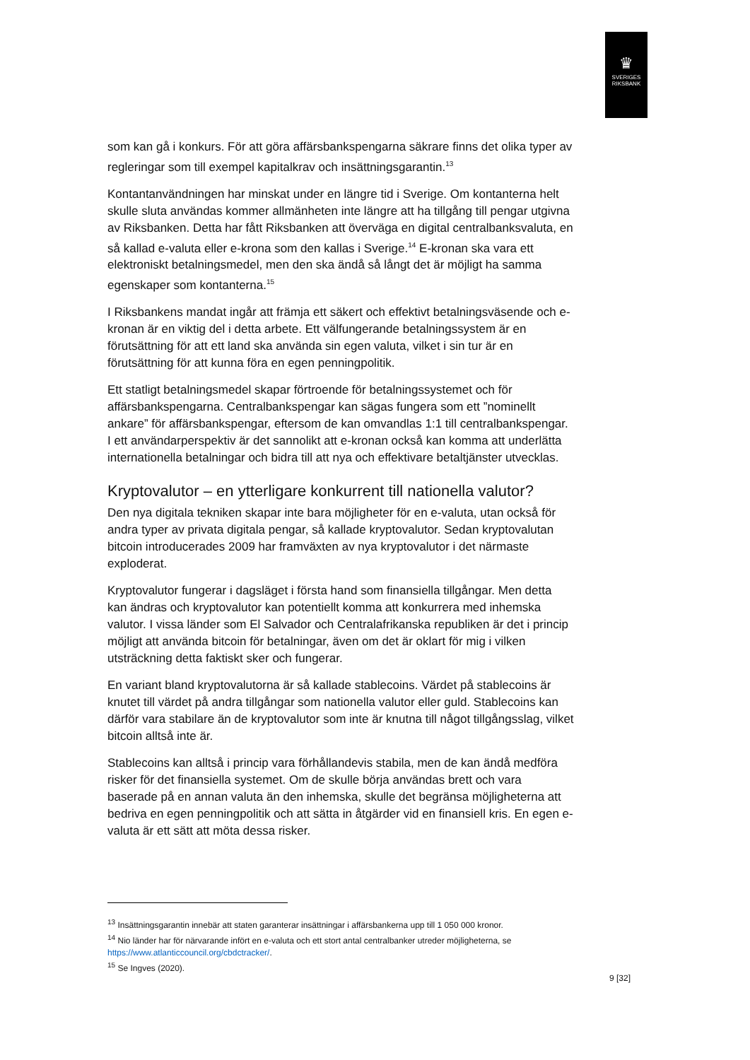♛
SVERIGES
RIKSBANK
som kan gå i konkurs. För att göra affärsbankspengarna säkrare finns det olika typer av regleringar som till exempel kapitalkrav och insättningsgarantin.<sup>13</sup>
Kontantanvändningen har minskat under en längre tid i Sverige. Om kontanterna helt skulle sluta användas kommer allmänheten inte längre att ha tillgång till pengar utgivna av Riksbanken. Detta har fått Riksbanken att överväga en digital centralbanksvaluta, en så kallad e-valuta eller e-krona som den kallas i Sverige.<sup>14</sup> E-kronan ska vara ett elektroniskt betalningsmedel, men den ska ändå så långt det är möjligt ha samma egenskaper som kontanterna.<sup>15</sup>
I Riksbankens mandat ingår att främja ett säkert och effektivt betalningsväsende och e-kronan är en viktig del i detta arbete. Ett välfungerande betalningssystem är en förutsättning för att ett land ska använda sin egen valuta, vilket i sin tur är en förutsättning för att kunna föra en egen penningpolitik.
Ett statligt betalningsmedel skapar förtroende för betalningssystemet och för affärsbankspengarna. Centralbankspengar kan sägas fungera som ett ”nominellt ankare” för affärsbankspengar, eftersom de kan omvandlas 1:1 till centralbankspengar. I ett användarperspektiv är det sannolikt att e-kronan också kan komma att underlätta internationella betalningar och bidra till att nya och effektivare betaltjänster utvecklas.
Kryptovalutor – en ytterligare konkurrent till nationella valutor?
Den nya digitala tekniken skapar inte bara möjligheter för en e-valuta, utan också för andra typer av privata digitala pengar, så kallade kryptovalutor. Sedan kryptovalutan bitcoin introducerades 2009 har framväxten av nya kryptovalutor i det närmaste exploderat.
Kryptovalutor fungerar i dagsläget i första hand som finansiella tillgångar. Men detta kan ändras och kryptovalutor kan potentiellt komma att konkurrera med inhemska valutor. I vissa länder som El Salvador och Centralafrikanska republiken är det i princip möjligt att använda bitcoin för betalningar, även om det är oklart för mig i vilken utsträckning detta faktiskt sker och fungerar.
En variant bland kryptovalutorna är så kallade stablecoins. Värdet på stablecoins är knutet till värdet på andra tillgångar som nationella valutor eller guld. Stablecoins kan därför vara stabilare än de kryptovalutor som inte är knutna till något tillgångsslag, vilket bitcoin alltså inte är.
Stablecoins kan alltså i princip vara förhållandevis stabila, men de kan ändå medföra risker för det finansiella systemet. Om de skulle börja användas brett och vara baserade på en annan valuta än den inhemska, skulle det begränsa möjligheterna att bedriva en egen penningpolitik och att sätta in åtgärder vid en finansiell kris. En egen e-valuta är ett sätt att möta dessa risker.
<sup>13</sup> Insättningsgarantin innebär att staten garanterar insättningar i affärsbankerna upp till 1 050 000 kronor.
<sup>14</sup> Nio länder har för närvarande infört en e-valuta och ett stort antal centralbanker utreder möjligheterna, se https://www.atlanticcouncil.org/cbdctracker/.
<sup>15</sup> Se Ingves (2020).
9 [32]